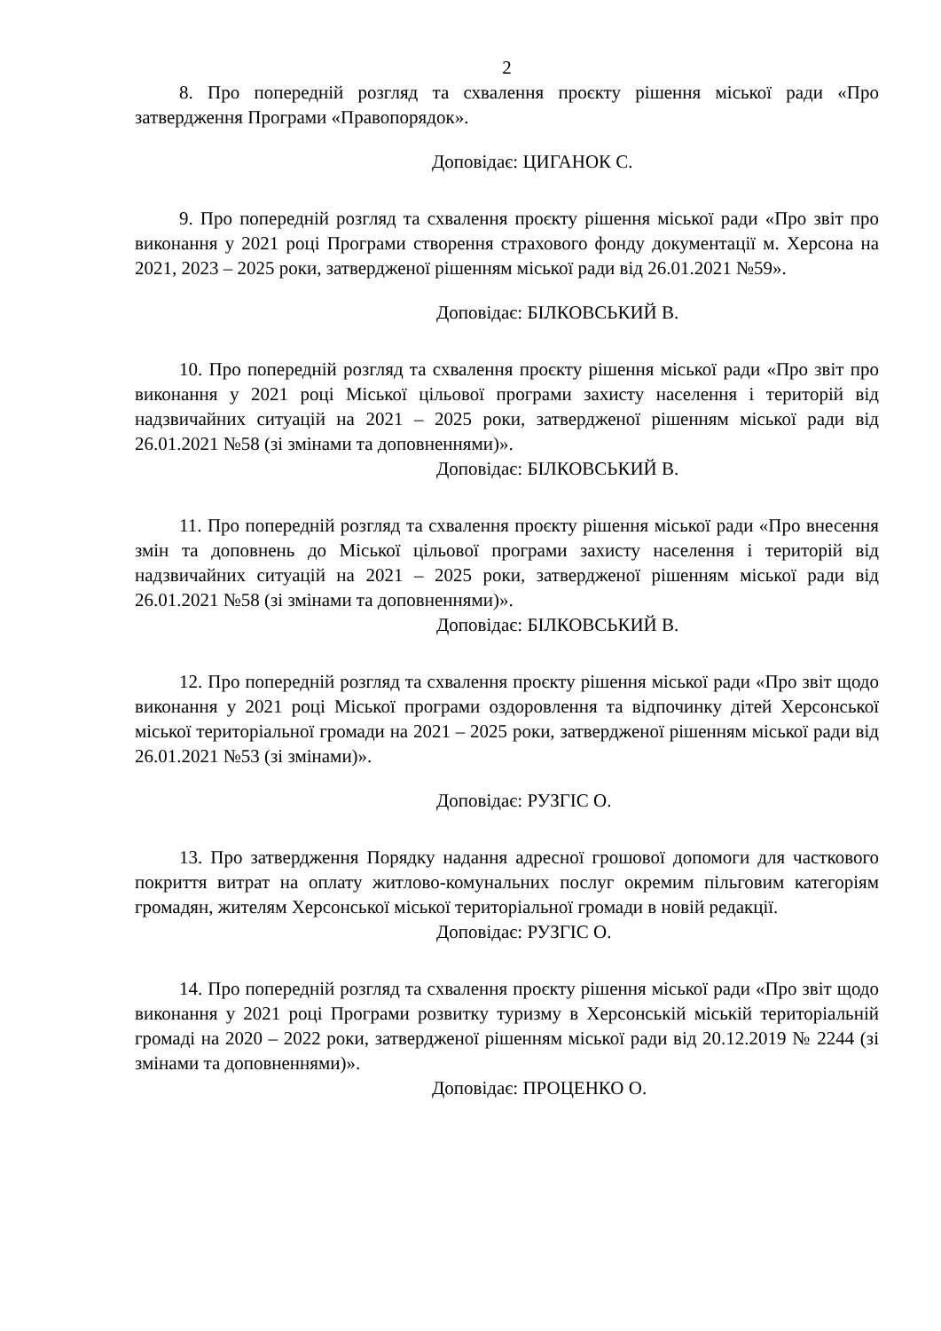2
8. Про попередній розгляд та схвалення проєкту рішення міської ради «Про затвердження Програми «Правопорядок».
Доповідає: ЦИГАНОК С.
9. Про попередній розгляд та схвалення проєкту рішення міської ради «Про звіт про виконання у 2021 році Програми створення страхового фонду документації м. Херсона на 2021, 2023 – 2025 роки, затвердженої рішенням міської ради від 26.01.2021 №59».
Доповідає: БІЛКОВСЬКИЙ В.
10. Про попередній розгляд та схвалення проєкту рішення міської ради «Про звіт про виконання у 2021 році Міської цільової програми захисту населення і територій від надзвичайних ситуацій на 2021 – 2025 роки, затвердженої рішенням міської ради від 26.01.2021 №58 (зі змінами та доповненнями)».
Доповідає: БІЛКОВСЬКИЙ В.
11. Про попередній розгляд та схвалення проєкту рішення міської ради «Про внесення змін та доповнень до Міської цільової програми захисту населення і територій від надзвичайних ситуацій на 2021 – 2025 роки, затвердженої рішенням міської ради від 26.01.2021 №58 (зі змінами та доповненнями)».
Доповідає: БІЛКОВСЬКИЙ В.
12. Про попередній розгляд та схвалення проєкту рішення міської ради «Про звіт щодо виконання у 2021 році Міської програми оздоровлення та відпочинку дітей Херсонської міської територіальної громади на 2021 – 2025 роки, затвердженої рішенням міської ради від 26.01.2021 №53 (зі змінами)».
Доповідає: РУЗГІС О.
13. Про затвердження Порядку надання адресної грошової допомоги для часткового покриття витрат на оплату житлово-комунальних послуг окремим пільговим категоріям громадян, жителям Херсонської міської територіальної громади в новій редакції.
Доповідає: РУЗГІС О.
14. Про попередній розгляд та схвалення проєкту рішення міської ради «Про звіт щодо виконання у 2021 році Програми розвитку туризму в Херсонській міській територіальній громаді на 2020 – 2022 роки, затвердженої рішенням міської ради від 20.12.2019 № 2244 (зі змінами та доповненнями)».
Доповідає: ПРОЦЕНКО О.